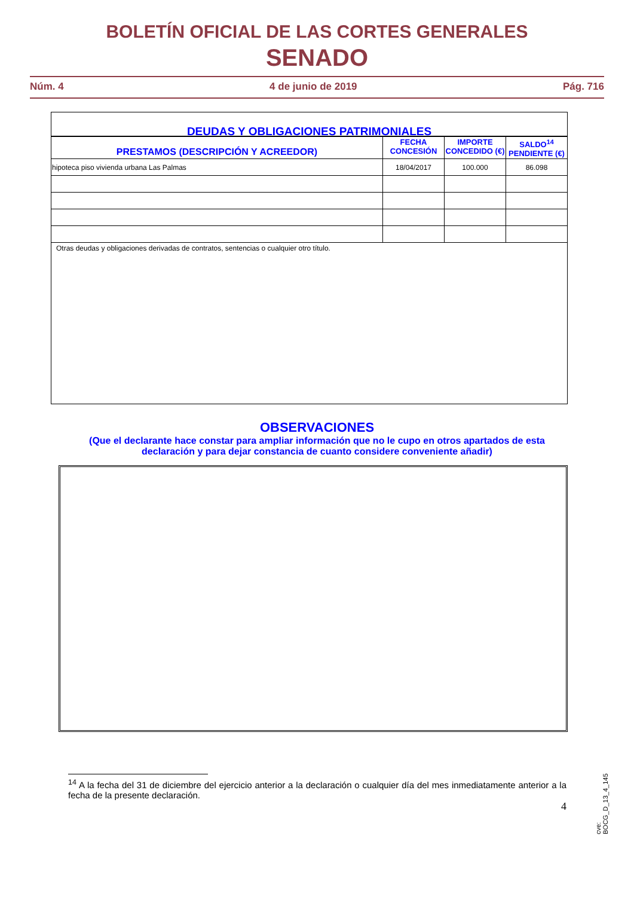BOLETÍN OFICIAL DE LAS CORTES GENERALES
SENADO
Núm. 4 4 de junio de 2019 Pág. 716
| DEUDAS Y OBLIGACIONES PATRIMONIALES | | | |
| --- | --- | --- | --- |
| PRESTAMOS (DESCRIPCIÓN Y ACREEDOR) | FECHA CONCESIÓN | IMPORTE CONCEDIDO (€) | SALDO<sup>14</sup> PENDIENTE (€) |
| hipoteca piso vivienda urbana Las Palmas | 18/04/2017 | 100.000 | 86.098 |
| Otras deudas y obligaciones derivadas de contratos, sentencias o cualquier otro título. | | | |
OBSERVACIONES
(Que el declarante hace constar para ampliar información que no le cupo en otros apartados de esta
declaración y para dejar constancia de cuanto considere conveniente añadir)
<sup>14</sup> A la fecha del 31 de diciembre del ejercicio anterior a la declaración o cualquier día del mes inmediatamente anterior a la fecha de la presente declaración.
4
cve: BOCG_D_13_4_145